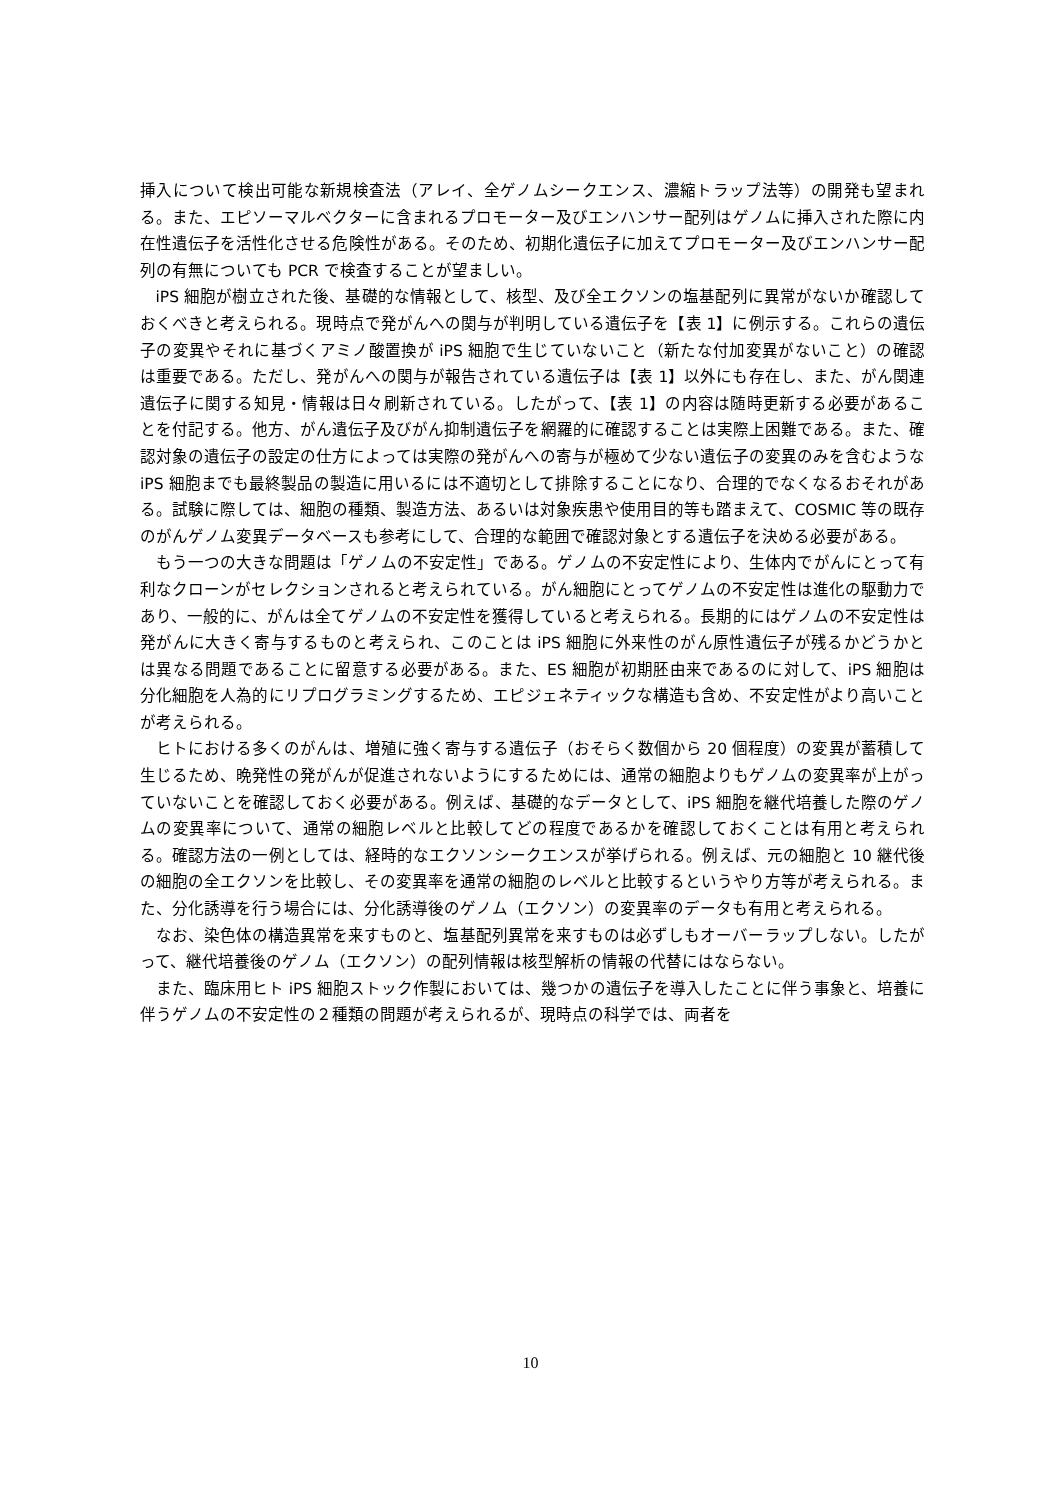挿入について検出可能な新規検査法（アレイ、全ゲノムシークエンス、濃縮トラップ法等）の開発も望まれる。また、エピソーマルベクターに含まれるプロモーター及びエンハンサー配列はゲノムに挿入された際に内在性遺伝子を活性化させる危険性がある。そのため、初期化遺伝子に加えてプロモーター及びエンハンサー配列の有無についても PCR で検査することが望ましい。
iPS 細胞が樹立された後、基礎的な情報として、核型、及び全エクソンの塩基配列に異常がないか確認しておくべきと考えられる。現時点で発がんへの関与が判明している遺伝子を【表 1】に例示する。これらの遺伝子の変異やそれに基づくアミノ酸置換が iPS 細胞で生じていないこと（新たな付加変異がないこと）の確認は重要である。ただし、発がんへの関与が報告されている遺伝子は【表 1】以外にも存在し、また、がん関連遺伝子に関する知見・情報は日々刷新されている。したがって、【表 1】の内容は随時更新する必要があることを付記する。他方、がん遺伝子及びがん抑制遺伝子を網羅的に確認することは実際上困難である。また、確認対象の遺伝子の設定の仕方によっては実際の発がんへの寄与が極めて少ない遺伝子の変異のみを含むような iPS 細胞までも最終製品の製造に用いるには不適切として排除することになり、合理的でなくなるおそれがある。試験に際しては、細胞の種類、製造方法、あるいは対象疾患や使用目的等も踏まえて、COSMIC 等の既存のがんゲノム変異データベースも参考にして、合理的な範囲で確認対象とする遺伝子を決める必要がある。
もう一つの大きな問題は「ゲノムの不安定性」である。ゲノムの不安定性により、生体内でがんにとって有利なクローンがセレクションされると考えられている。がん細胞にとってゲノムの不安定性は進化の駆動力であり、一般的に、がんは全てゲノムの不安定性を獲得していると考えられる。長期的にはゲノムの不安定性は発がんに大きく寄与するものと考えられ、このことは iPS 細胞に外来性のがん原性遺伝子が残るかどうかとは異なる問題であることに留意する必要がある。また、ES 細胞が初期胚由来であるのに対して、iPS 細胞は分化細胞を人為的にリプログラミングするため、エピジェネティックな構造も含め、不安定性がより高いことが考えられる。
ヒトにおける多くのがんは、増殖に強く寄与する遺伝子（おそらく数個から 20 個程度）の変異が蓄積して生じるため、晩発性の発がんが促進されないようにするためには、通常の細胞よりもゲノムの変異率が上がっていないことを確認しておく必要がある。例えば、基礎的なデータとして、iPS 細胞を継代培養した際のゲノムの変異率について、通常の細胞レベルと比較してどの程度であるかを確認しておくことは有用と考えられる。確認方法の一例としては、経時的なエクソンシークエンスが挙げられる。例えば、元の細胞と 10 継代後の細胞の全エクソンを比較し、その変異率を通常の細胞のレベルと比較するというやり方等が考えられる。また、分化誘導を行う場合には、分化誘導後のゲノム（エクソン）の変異率のデータも有用と考えられる。
なお、染色体の構造異常を来すものと、塩基配列異常を来すものは必ずしもオーバーラップしない。したがって、継代培養後のゲノム（エクソン）の配列情報は核型解析の情報の代替にはならない。
また、臨床用ヒト iPS 細胞ストック作製においては、幾つかの遺伝子を導入したことに伴う事象と、培養に伴うゲノムの不安定性の２種類の問題が考えられるが、現時点の科学では、両者を
10